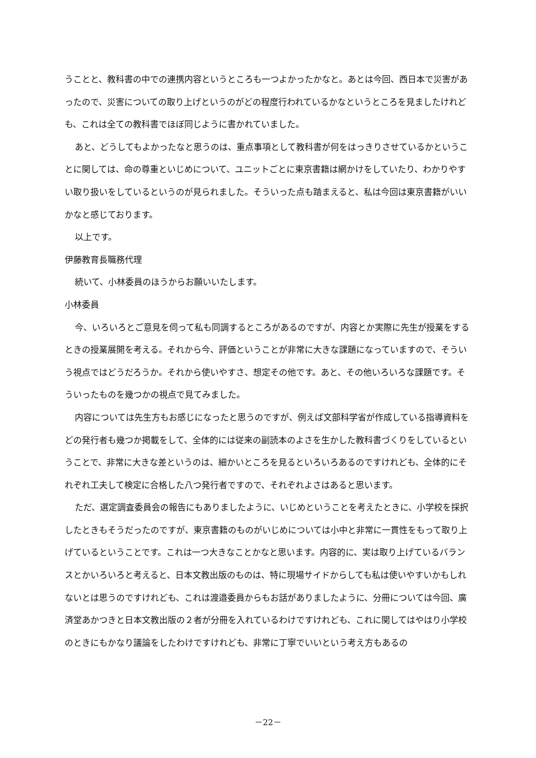うことと、教科書の中での連携内容というところも一つよかったかなと。あとは今回、西日本で災害があったので、災害についての取り上げというのがどの程度行われているかなというところを見ましたけれども、これは全ての教科書でほぼ同じように書かれていました。
あと、どうしてもよかったなと思うのは、重点事項として教科書が何をはっきりさせているかということに関しては、命の尊重といじめについて、ユニットごとに東京書籍は網かけをしていたり、わかりやすい取り扱いをしているというのが見られました。そういった点も踏まえると、私は今回は東京書籍がいいかなと感じております。
以上です。
伊藤教育長職務代理
続いて、小林委員のほうからお願いいたします。
小林委員
今、いろいろとご意見を伺って私も同調するところがあるのですが、内容とか実際に先生が授業をするときの授業展開を考える。それから今、評価ということが非常に大きな課題になっていますので、そういう視点ではどうだろうか。それから使いやすさ、想定その他です。あと、その他いろいろな課題です。そういったものを幾つかの視点で見てみました。
内容については先生方もお感じになったと思うのですが、例えば文部科学省が作成している指導資料をどの発行者も幾つか掲載をして、全体的には従来の副読本のよさを生かした教科書づくりをしているということで、非常に大きな差というのは、細かいところを見るといろいろあるのですけれども、全体的にそれぞれ工夫して検定に合格した八つ発行者ですので、それぞれよさはあると思います。
ただ、選定調査委員会の報告にもありましたように、いじめということを考えたときに、小学校を採択したときもそうだったのですが、東京書籍のものがいじめについては小中と非常に一貫性をもって取り上げているということです。これは一つ大きなことかなと思います。内容的に、実は取り上げているバランスとかいろいろと考えると、日本文教出版のものは、特に現場サイドからしても私は使いやすいかもしれないとは思うのですけれども、これは渡邉委員からもお話がありましたように、分冊については今回、廣済堂あかつきと日本文教出版の２者が分冊を入れているわけですけれども、これに関してはやはり小学校のときにもかなり議論をしたわけですけれども、非常に丁寧でいいという考え方もあるの
－22－